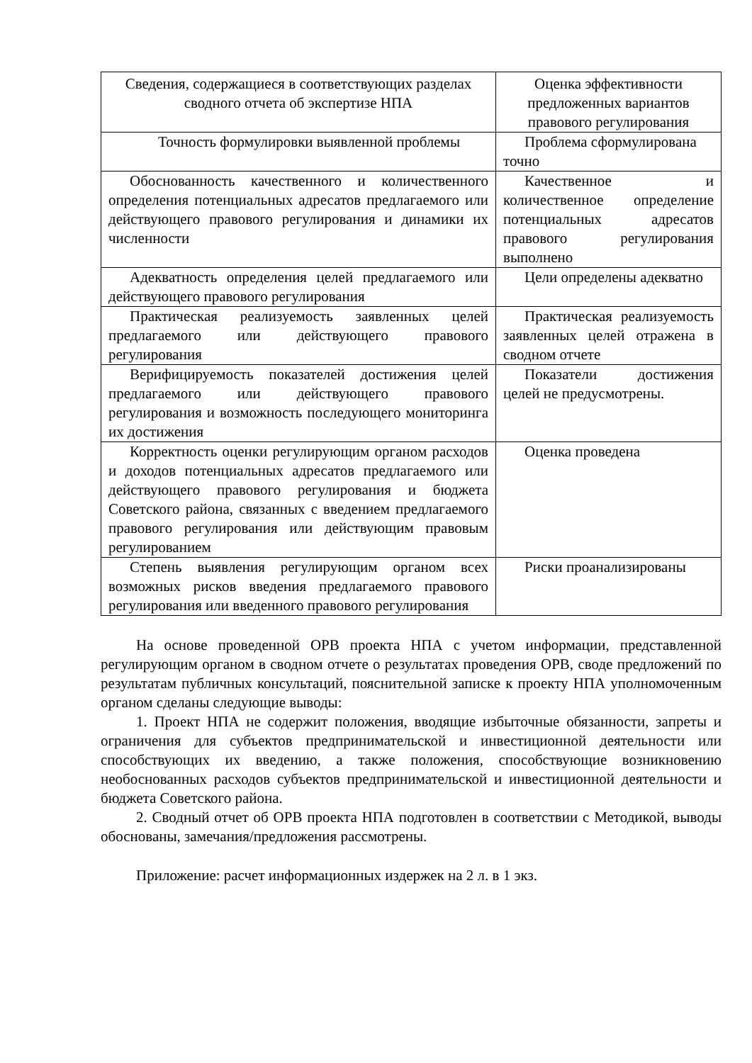| Сведения, содержащиеся в соответствующих разделах сводного отчета об экспертизе НПА | Оценка эффективности предложенных вариантов правового регулирования |
| --- | --- |
| Точность формулировки выявленной проблемы | Проблема сформулирована точно |
| Обоснованность качественного и количественного определения потенциальных адресатов предлагаемого или действующего правового регулирования и динамики их численности | Качественное и количественное определение потенциальных адресатов правового регулирования выполнено |
| Адекватность определения целей предлагаемого или действующего правового регулирования | Цели определены адекватно |
| Практическая реализуемость заявленных целей предлагаемого или действующего правового регулирования | Практическая реализуемость заявленных целей отражена в сводном отчете |
| Верифицируемость показателей достижения целей предлагаемого или действующего правового регулирования и возможность последующего мониторинга их достижения | Показатели достижения целей не предусмотрены. |
| Корректность оценки регулирующим органом расходов и доходов потенциальных адресатов предлагаемого или действующего правового регулирования и бюджета Советского района, связанных с введением предлагаемого правового регулирования или действующим правовым регулированием | Оценка проведена |
| Степень выявления регулирующим органом всех возможных рисков введения предлагаемого правового регулирования или введенного правового регулирования | Риски проанализированы |
На основе проведенной ОРВ проекта НПА с учетом информации, представленной регулирующим органом в сводном отчете о результатах проведения ОРВ, своде предложений по результатам публичных консультаций, пояснительной записке к проекту НПА уполномоченным органом сделаны следующие выводы:
1. Проект НПА не содержит положения, вводящие избыточные обязанности, запреты и ограничения для субъектов предпринимательской и инвестиционной деятельности или способствующих их введению, а также положения, способствующие возникновению необоснованных расходов субъектов предпринимательской и инвестиционной деятельности и бюджета Советского района.
2. Сводный отчет об ОРВ проекта НПА подготовлен в соответствии с Методикой, выводы обоснованы, замечания/предложения рассмотрены.
Приложение: расчет информационных издержек на 2 л. в 1 экз.